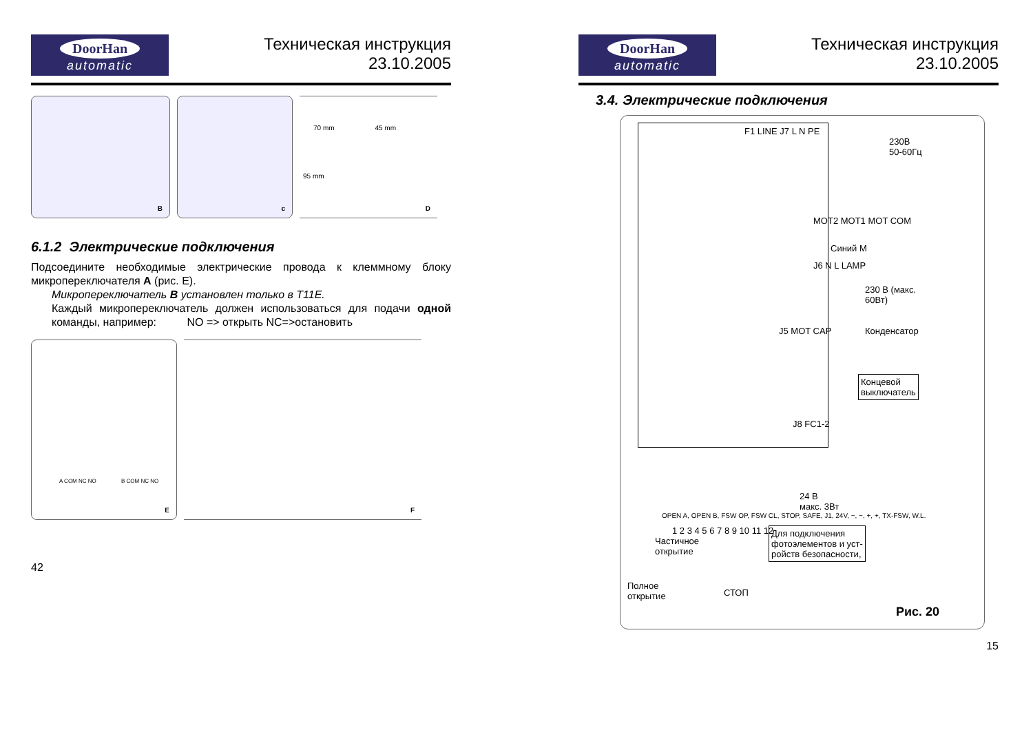DoorHan
automatic
Техническая инструкция
23.10.2005
B
c
70 mm 45 mm
95 mm
D
6.1.2 Электрические подключения
Подсоедините необходимые электрические провода к клеммному блоку микропереключателя A (рис. E).
Микропереключатель B установлен только в T11E.
Каждый микропереключатель должен использоваться для подачи одной команды, например: NO => открыть NC=>остановить
A COM NC NO B COM NC NO
E
F
42
DoorHan
automatic
Техническая инструкция
23.10.2005
3.4. Электрические подключения
F1 LINE J7 L N PE
230В
50-60Гц
MOT2 MOT1 MOT COM
Синий M
J6 N L LAMP
230 В (макс.
60Вт)
J5 MOT CAP Конденсатор
Концевой
выключатель
J8 FC1-2
OPEN A, OPEN B, FSW OP, FSW CL, STOP, SAFE, J1, 24V, −, −, +, +, TX-FSW, W.L.
1 2 3 4 5 6 7 8 9 10 11 12
24 В
макс. 3Вт
Частичное
открытие
Для подключения
фотоэлементов и уст-
ройств безопасности,
Полное
открытие
СТОП
Рис. 20
15